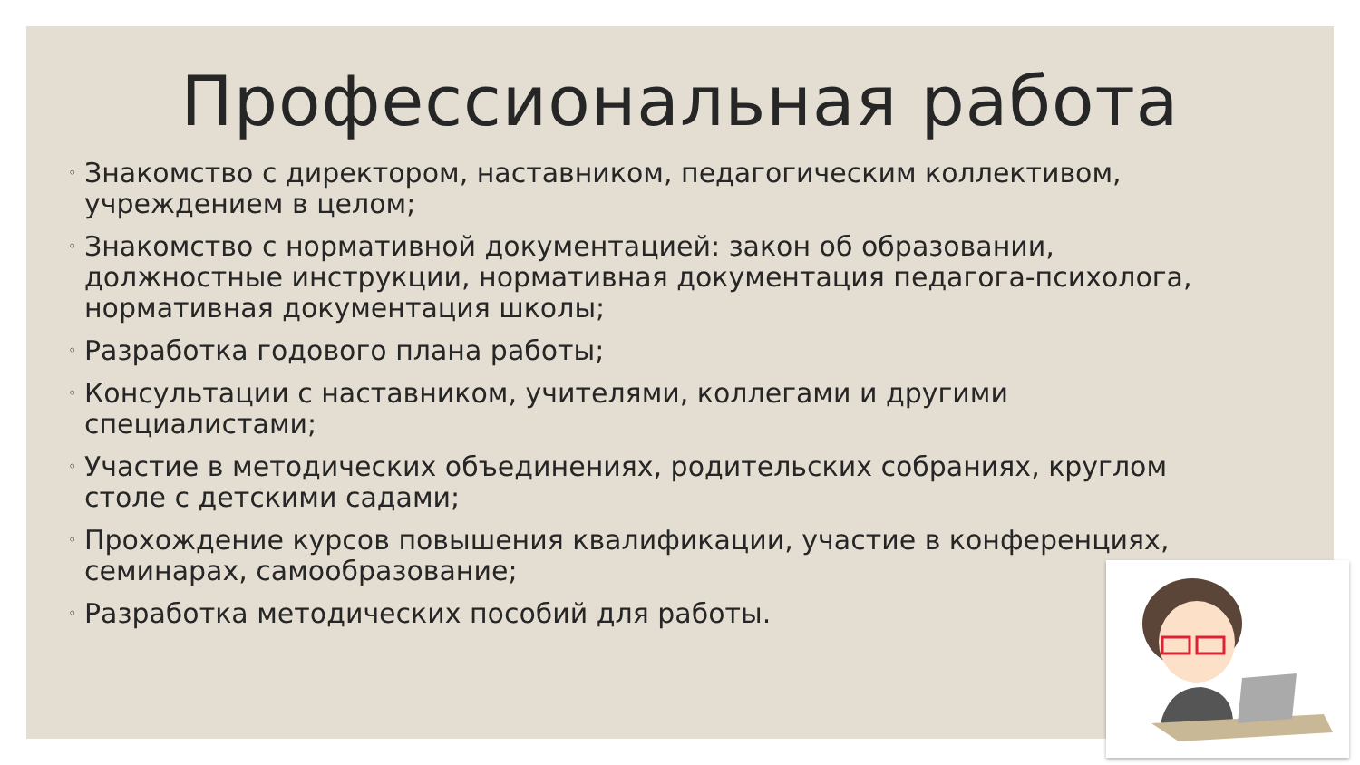Профессиональная работа
◦ Знакомство с директором, наставником, педагогическим коллективом, учреждением в целом;
◦ Знакомство с нормативной документацией: закон об образовании, должностные инструкции, нормативная документация педагога-психолога, нормативная документация школы;
◦ Разработка годового плана работы;
◦ Консультации с наставником, учителями, коллегами и другими специалистами;
◦ Участие в методических объединениях, родительских собраниях, круглом столе с детскими садами;
◦ Прохождение курсов повышения квалификации, участие в конференциях, семинарах, самообразование;
◦ Разработка методических пособий для работы.